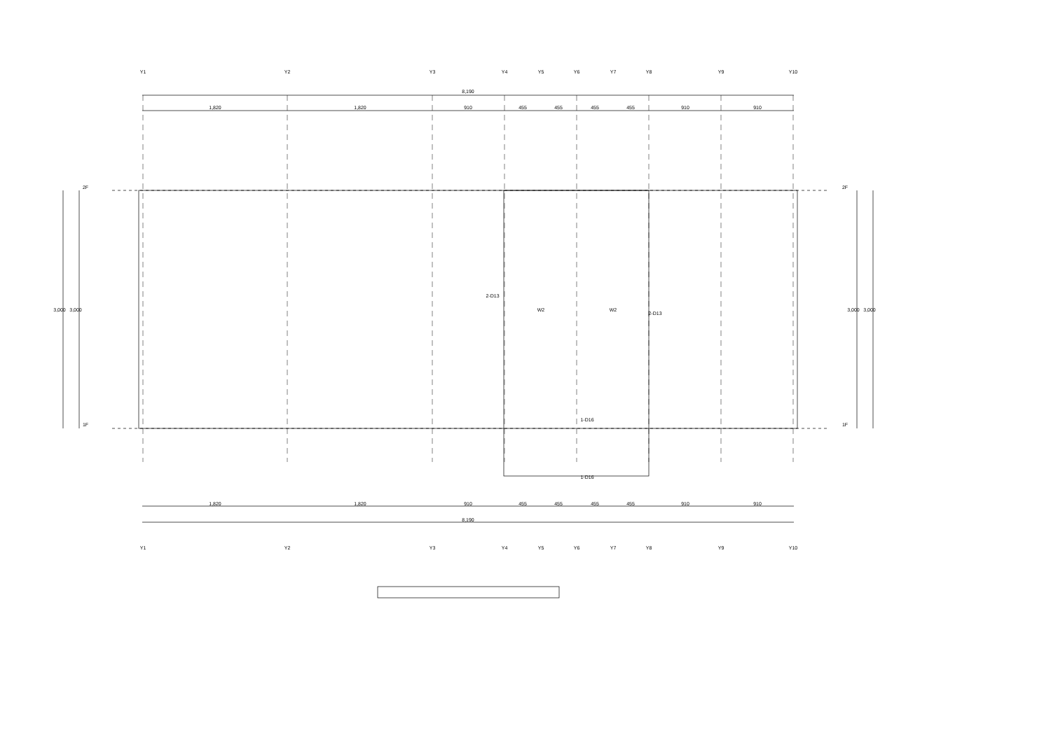Y1
Y2
Y3
Y4
Y5
Y6
Y7
Y8
Y9
Y10
8,190
1,820
1,820
910
455
455
455
455
910
910
2F
1F
2F
1F
3,000
3,000
3,000
3,000
2-D13
W2
W2
2-D13
1-D16
1-D16
1,820
1,820
910
455
455
455
455
910
910
8,190
Y1
Y2
Y3
Y4
Y5
Y6
Y7
Y8
Y9
Y10